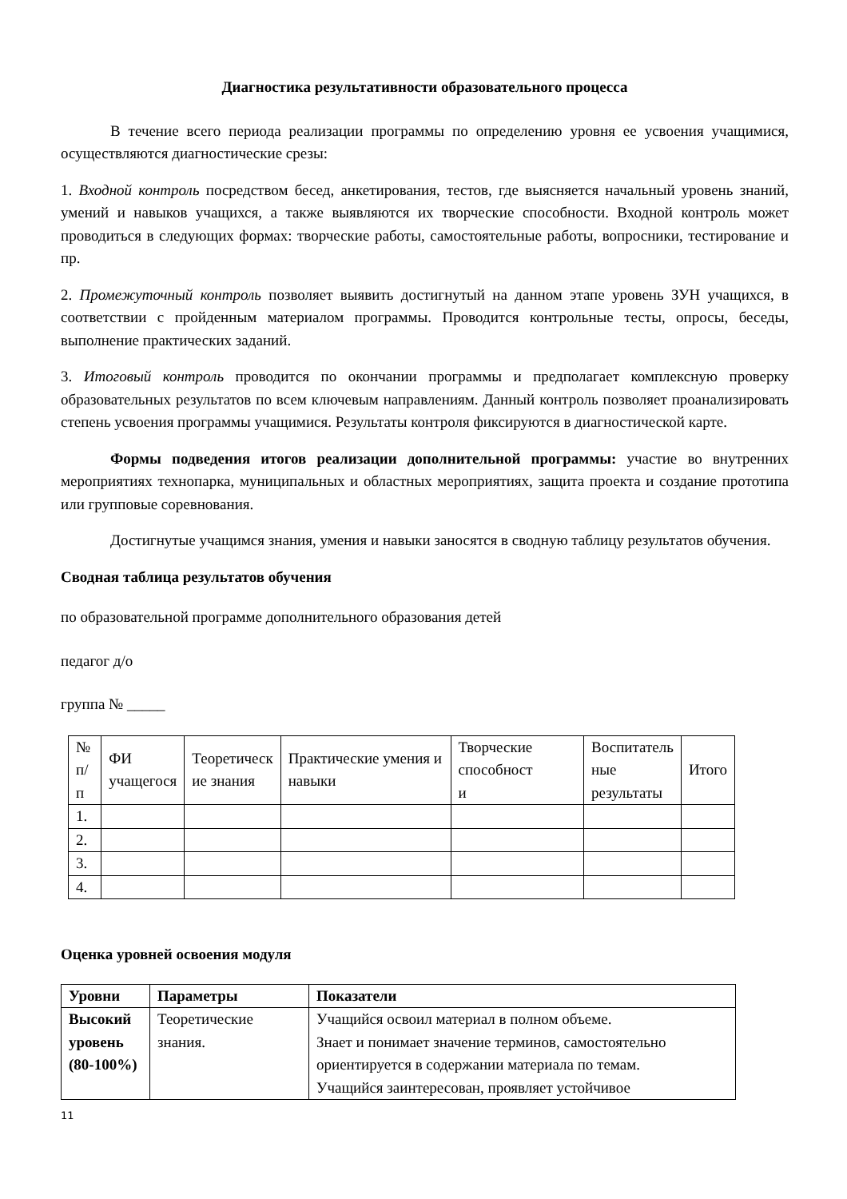Диагностика результативности образовательного процесса
В течение всего периода реализации программы по определению уровня ее усвоения учащимися, осуществляются диагностические срезы:
1. Входной контроль посредством бесед, анкетирования, тестов, где выясняется начальный уровень знаний, умений и навыков учащихся, а также выявляются их творческие способности. Входной контроль может проводиться в следующих формах: творческие работы, самостоятельные работы, вопросники, тестирование и пр.
2. Промежуточный контроль позволяет выявить достигнутый на данном этапе уровень ЗУН учащихся, в соответствии с пройденным материалом программы. Проводится контрольные тесты, опросы, беседы, выполнение практических заданий.
3. Итоговый контроль проводится по окончании программы и предполагает комплексную проверку образовательных результатов по всем ключевым направлениям. Данный контроль позволяет проанализировать степень усвоения программы учащимися. Результаты контроля фиксируются в диагностической карте.
Формы подведения итогов реализации дополнительной программы: участие во внутренних мероприятиях технопарка, муниципальных и областных мероприятиях, защита проекта и создание прототипа или групповые соревнования.
Достигнутые учащимся знания, умения и навыки заносятся в сводную таблицу результатов обучения.
Сводная таблица результатов обучения
по образовательной программе дополнительного образования детей
педагог д/о
группа № _____
| № п/п | ФИ учащегося | Теоретическ ие знания | Практические умения и навыки | Творческие способност и | Воспитатель ные результаты | Итого |
| --- | --- | --- | --- | --- | --- | --- |
| 1. | | | | | | |
| 2. | | | | | | |
| 3. | | | | | | |
| 4. | | | | | | |
Оценка уровней освоения модуля
| Уровни | Параметры | Показатели |
| --- | --- | --- |
| Высокий уровень (80-100%) | Теоретические знания. | Учащийся освоил материал в полном объеме. Знает и понимает значение терминов, самостоятельно ориентируется в содержании материала по темам. Учащийся заинтересован, проявляет устойчивое |
11